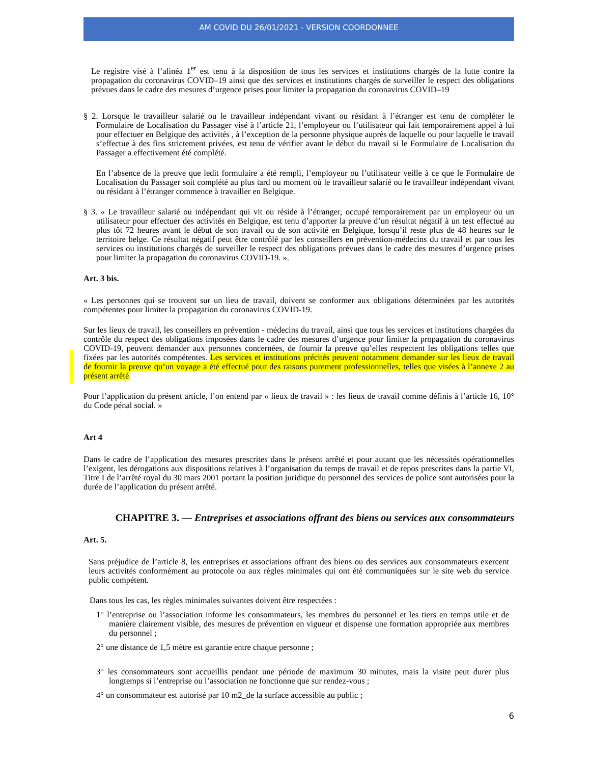AM COVID DU 26/01/2021 - VERSION COORDONNEE
Le registre visé à l’alinéa 1<sup>er</sup> est tenu à la disposition de tous les services et institutions chargés de la lutte contre la propagation du coronavirus COVID–19 ainsi que des services et institutions chargés de surveiller le respect des obligations prévues dans le cadre des mesures d’urgence prises pour limiter la propagation du coronavirus COVID–19
§ 2. Lorsque le travailleur salarié ou le travailleur indépendant vivant ou résidant à l’étranger est tenu de compléter le Formulaire de Localisation du Passager visé à l’article 21, l’employeur ou l’utilisateur qui fait temporairement appel à lui pour effectuer en Belgique des activités , à l’exception de la personne physique auprès de laquelle ou pour laquelle le travail s’effectue à des fins strictement privées, est tenu de vérifier avant le début du travail si le Formulaire de Localisation du Passager a effectivement été complété.
En l’absence de la preuve que ledit formulaire a été rempli, l’employeur ou l’utilisateur veille à ce que le Formulaire de Localisation du Passager soit complété au plus tard ou moment où le travailleur salarié ou le travailleur indépendant vivant ou résidant à l’étranger commence à travailler en Belgique.
§ 3. « Le travailleur salarié ou indépendant qui vit ou réside à l’étranger, occupé temporairement par un employeur ou un utilisateur pour effectuer des activités en Belgique, est tenu d’apporter la preuve d’un résultat négatif à un test effectué au plus tôt 72 heures avant le début de son travail ou de son activité en Belgique, lorsqu’il reste plus de 48 heures sur le territoire belge. Ce résultat négatif peut être contrôlé par les conseillers en prévention-médecins du travail et par tous les services ou institutions chargés de surveiller le respect des obligations prévues dans le cadre des mesures d’urgence prises pour limiter la propagation du coronavirus COVID-19. ».
Art. 3 bis.
« Les personnes qui se trouvent sur un lieu de travail, doivent se conformer aux obligations déterminées par les autorités compétentes pour limiter la propagation du coronavirus COVID-19.
Sur les lieux de travail, les conseillers en prévention - médecins du travail, ainsi que tous les services et institutions chargées du contrôle du respect des obligations imposées dans le cadre des mesures d’urgence pour limiter la propagation du coronavirus COVID-19, peuvent demander aux personnes concernées, de fournir la preuve qu’elles respectent les obligations telles que fixées par les autorités compétentes. Les services et institutions précités peuvent notamment demander sur les lieux de travail de fournir la preuve qu’un voyage a été effectué pour des raisons purement professionnelles, telles que visées à l’annexe 2 au présent arrêté.
Pour l’application du présent article, l’on entend par « lieux de travail » : les lieux de travail comme définis à l’article 16, 10° du Code pénal social. »
Art 4
Dans le cadre de l’application des mesures prescrites dans le présent arrêté et pour autant que les nécessités opérationnelles l’exigent, les dérogations aux dispositions relatives à l’organisation du temps de travail et de repos prescrites dans la partie VI, Titre I de l’arrêté royal du 30 mars 2001 portant la position juridique du personnel des services de police sont autorisées pour la durée de l’application du présent arrêté.
CHAPITRE 3. — Entreprises et associations offrant des biens ou services aux consommateurs
Art. 5.
Sans préjudice de l’article 8, les entreprises et associations offrant des biens ou des services aux consommateurs exercent leurs activités conformément au protocole ou aux règles minimales qui ont été communiquées sur le site web du service public compétent.
Dans tous les cas, les règles minimales suivantes doivent être respectées :
1° l’entreprise ou l’association informe les consommateurs, les membres du personnel et les tiers en temps utile et de manière clairement visible, des mesures de prévention en vigueur et dispense une formation appropriée aux membres du personnel ;
2° une distance de 1,5 mètre est garantie entre chaque personne ;
3° les consommateurs sont accueillis pendant une période de maximum 30 minutes, mais la visite peut durer plus longtemps si l’entreprise ou l’association ne fonctionne que sur rendez-vous ;
4° un consommateur est autorisé par 10 m2_de la surface accessible au public ;
6